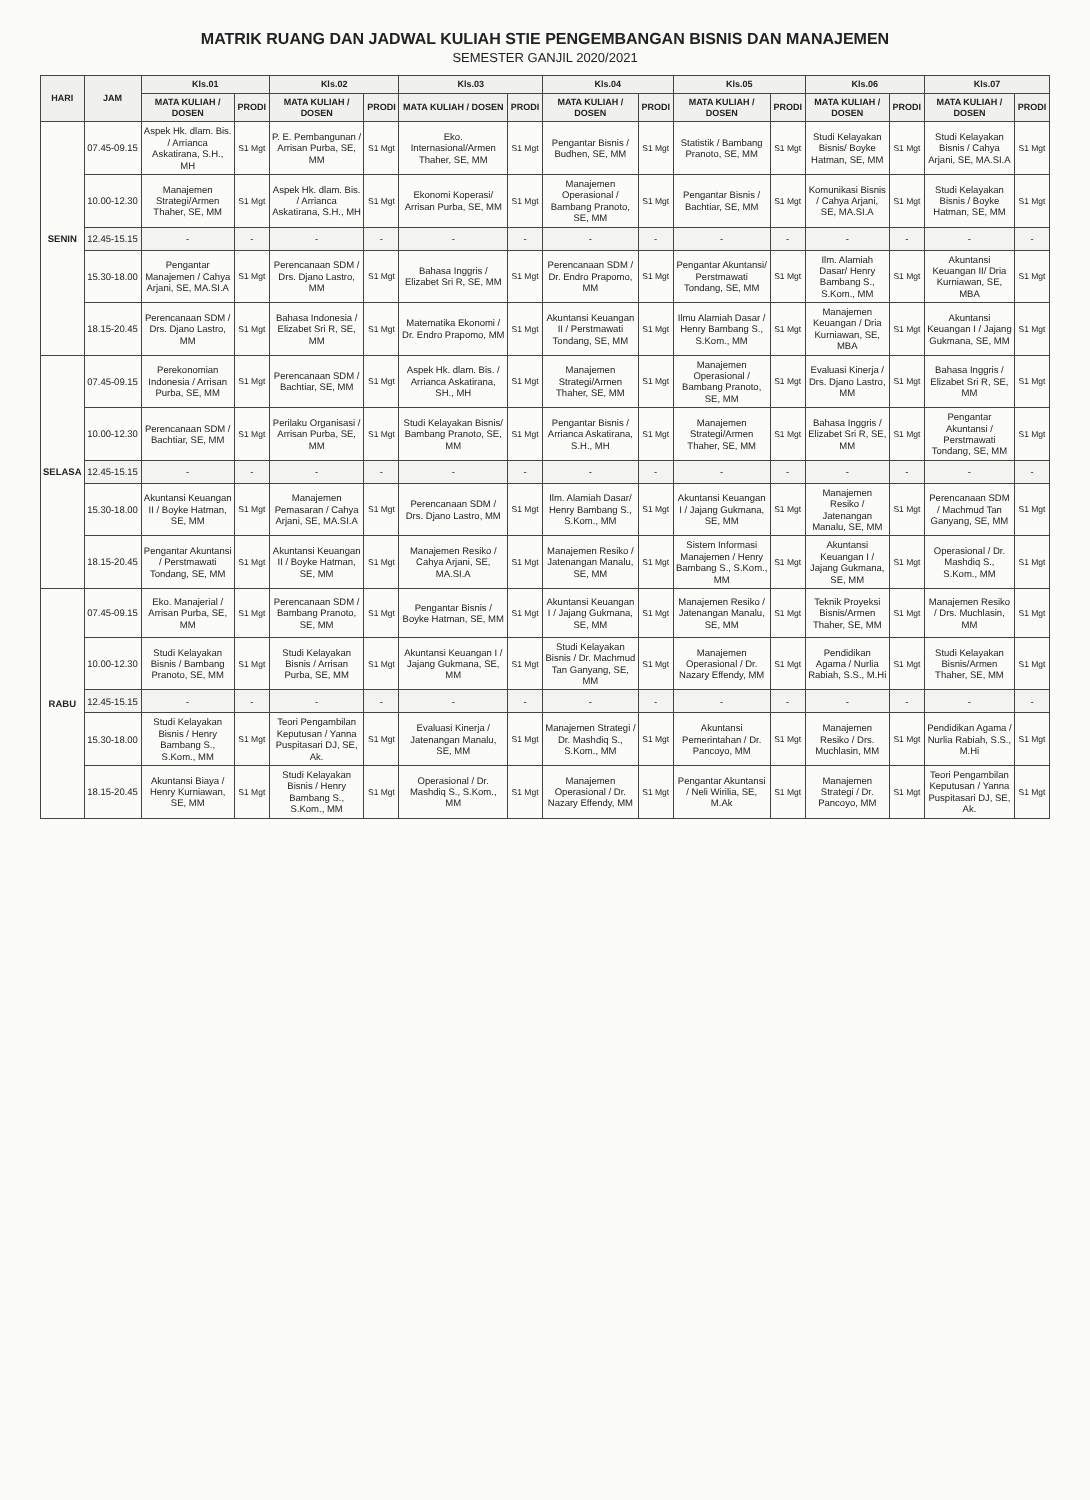MATRIK RUANG DAN JADWAL KULIAH STIE PENGEMBANGAN BISNIS DAN MANAJEMEN
SEMESTER GANJIL 2020/2021
| HARI | JAM | Kls.01 | | Kls.02 | | Kls.03 | | Kls.04 | | Kls.05 | | Kls.06 | | Kls.07 | |
| --- | --- | --- | --- | --- | --- | --- | --- | --- | --- | --- | --- | --- | --- | --- | --- |
| | | MATA KULIAH / DOSEN | PRODI | MATA KULIAH / DOSEN | PRODI | MATA KULIAH / DOSEN | PRODI | MATA KULIAH / DOSEN | PRODI | MATA KULIAH / DOSEN | PRODI | MATA KULIAH / DOSEN | PRODI | MATA KULIAH / DOSEN | PRODI |
| SENIN | 07.45-09.15 | Aspek Hk. dlam. Bis. / Arrianca Askatirana, S.H., MH | S1 Mgt | P. E. Pembangunan / Arrisan Purba, SE, MM | S1 Mgt | Eko. Internasional/Armen Thaher, SE, MM | S1 Mgt | Pengantar Bisnis / Budhen, SE, MM | S1 Mgt | Statistik / Bambang Pranoto, SE, MM | S1 Mgt | Studi Kelayakan Bisnis/ Boyke Hatman, SE, MM | S1 Mgt | Studi Kelayakan Bisnis / Cahya Arjani, SE, MA.SI.A | S1 Mgt |
| | 10.00-12.30 | Manajemen Strategi/Armen Thaher, SE, MM | S1 Mgt | Aspek Hk. dlam. Bis. / Arrianca Askatirana, S.H., MH | S1 Mgt | Ekonomi Koperasi/ Arrisan Purba, SE, MM | S1 Mgt | Manajemen Operasional / Bambang Pranoto, SE, MM | S1 Mgt | Pengantar Bisnis / Bachtiar, SE, MM | S1 Mgt | Komunikasi Bisnis / Cahya Arjani, SE, MA.SI.A | S1 Mgt | Studi Kelayakan Bisnis / Boyke Hatman, SE, MM | S1 Mgt |
| | 12.45-15.15 | - | - | - | - | - | - | - | - | - | - | - | - | - | - |
| | 15.30-18.00 | Pengantar Manajemen / Cahya Arjani, SE, MA.SI.A | S1 Mgt | Perencanaan SDM / Drs. Djano Lastro, MM | S1 Mgt | Bahasa Inggris / Elizabet Sri R, SE, MM | S1 Mgt | Perencanaan SDM / Dr. Endro Prapomo, MM | S1 Mgt | Pengantar Akuntansi/ Perstmawati Tondang, SE, MM | S1 Mgt | Ilm. Alamiah Dasar/ Henry Bambang S., S.Kom., MM | S1 Mgt | Akuntansi Keuangan II/ Dria Kurniawan, SE, MBA | S1 Mgt |
| | 18.15-20.45 | Perencanaan SDM / Drs. Djano Lastro, MM | S1 Mgt | Bahasa Indonesia / Elizabet Sri R, SE, MM | S1 Mgt | Matematika Ekonomi / Dr. Endro Prapomo, MM | S1 Mgt | Akuntansi Keuangan II / Perstmawati Tondang, SE, MM | S1 Mgt | Ilmu Alamiah Dasar / Henry Bambang S., S.Kom., MM | S1 Mgt | Manajemen Keuangan / Dria Kurniawan, SE, MBA | S1 Mgt | Akuntansi Keuangan I / Jajang Gukmana, SE, MM | S1 Mgt |
| SELASA | 07.45-09.15 | Perekonomian Indonesia / Arrisan Purba, SE, MM | S1 Mgt | Perencanaan SDM / Bachtiar, SE, MM | S1 Mgt | Aspek Hk. dlam. Bis. / Arrianca Askatirana, SH., MH | S1 Mgt | Manajemen Strategi/Armen Thaher, SE, MM | S1 Mgt | Manajemen Operasional / Bambang Pranoto, SE, MM | S1 Mgt | Evaluasi Kinerja / Drs. Djano Lastro, MM | S1 Mgt | Bahasa Inggris / Elizabet Sri R, SE, MM | S1 Mgt |
| | 10.00-12.30 | Perencanaan SDM / Bachtiar, SE, MM | S1 Mgt | Perilaku Organisasi / Arrisan Purba, SE, MM | S1 Mgt | Studi Kelayakan Bisnis/ Bambang Pranoto, SE, MM | S1 Mgt | Pengantar Bisnis / Arrianca Askatirana, S.H., MH | S1 Mgt | Manajemen Strategi/Armen Thaher, SE, MM | S1 Mgt | Bahasa Inggris / Elizabet Sri R, SE, MM | S1 Mgt | Pengantar Akuntansi / Perstmawati Tondang, SE, MM | S1 Mgt |
| | 12.45-15.15 | - | - | - | - | - | - | - | - | - | - | - | - | - | - |
| | 15.30-18.00 | Akuntansi Keuangan II / Boyke Hatman, SE, MM | S1 Mgt | Manajemen Pemasaran / Cahya Arjani, SE, MA.SI.A | S1 Mgt | Perencanaan SDM / Drs. Djano Lastro, MM | S1 Mgt | Ilm. Alamiah Dasar/ Henry Bambang S., S.Kom., MM | S1 Mgt | Akuntansi Keuangan I / Jajang Gukmana, SE, MM | S1 Mgt | Manajemen Resiko / Jatenangan Manalu, SE, MM | S1 Mgt | Perencanaan SDM / Machmud Tan Ganyang, SE, MM | S1 Mgt |
| | 18.15-20.45 | Pengantar Akuntansi / Perstmawati Tondang, SE, MM | S1 Mgt | Akuntansi Keuangan II / Boyke Hatman, SE, MM | S1 Mgt | Manajemen Resiko / Cahya Arjani, SE, MA.SI.A | S1 Mgt | Manajemen Resiko / Jatenangan Manalu, SE, MM | S1 Mgt | Sistem Informasi Manajemen / Henry Bambang S., S.Kom., MM | S1 Mgt | Akuntansi Keuangan I / Jajang Gukmana, SE, MM | S1 Mgt | Operasional / Dr. Mashdiq S., S.Kom., MM | S1 Mgt |
| RABU | 07.45-09.15 | Eko. Manajerial / Arrisan Purba, SE, MM | S1 Mgt | Perencanaan SDM / Bambang Pranoto, SE, MM | S1 Mgt | Pengantar Bisnis / Boyke Hatman, SE, MM | S1 Mgt | Akuntansi Keuangan I / Jajang Gukmana, SE, MM | S1 Mgt | Manajemen Resiko / Jatenangan Manalu, SE, MM | S1 Mgt | Teknik Proyeksi Bisnis/Armen Thaher, SE, MM | S1 Mgt | Manajemen Resiko / Drs. Muchlasin, MM | S1 Mgt |
| | 10.00-12.30 | Studi Kelayakan Bisnis / Bambang Pranoto, SE, MM | S1 Mgt | Studi Kelayakan Bisnis / Arrisan Purba, SE, MM | S1 Mgt | Akuntansi Keuangan I / Jajang Gukmana, SE, MM | S1 Mgt | Studi Kelayakan Bisnis / Dr. Machmud Tan Ganyang, SE, MM | S1 Mgt | Manajemen Operasional / Dr. Nazary Effendy, MM | S1 Mgt | Pendidikan Agama / Nurlia Rabiah, S.S., M.Hi | S1 Mgt | Studi Kelayakan Bisnis/Armen Thaher, SE, MM | S1 Mgt |
| | 12.45-15.15 | - | - | - | - | - | - | - | - | - | - | - | - | - | - |
| | 15.30-18.00 | Studi Kelayakan Bisnis / Henry Bambang S., S.Kom., MM | S1 Mgt | Teori Pengambilan Keputusan / Yanna Puspitasari DJ, SE, Ak. | S1 Mgt | Evaluasi Kinerja / Jatenangan Manalu, SE, MM | S1 Mgt | Manajemen Strategi / Dr. Mashdiq S., S.Kom., MM | S1 Mgt | Akuntansi Pemerintahan / Dr. Pancoyo, MM | S1 Mgt | Manajemen Resiko / Drs. Muchlasin, MM | S1 Mgt | Pendidikan Agama / Nurlia Rabiah, S.S., M.Hi | S1 Mgt |
| | 18.15-20.45 | Akuntansi Biaya / Henry Kurniawan, SE, MM | S1 Mgt | Studi Kelayakan Bisnis / Henry Bambang S., S.Kom., MM | S1 Mgt | Operasional / Dr. Mashdiq S., S.Kom., MM | S1 Mgt | Manajemen Operasional / Dr. Nazary Effendy, MM | S1 Mgt | Pengantar Akuntansi / Neli Wirilia, SE, M.Ak | S1 Mgt | Manajemen Strategi / Dr. Pancoyo, MM | S1 Mgt | Teori Pengambilan Keputusan / Yanna Puspitasari DJ, SE, Ak. | S1 Mgt |